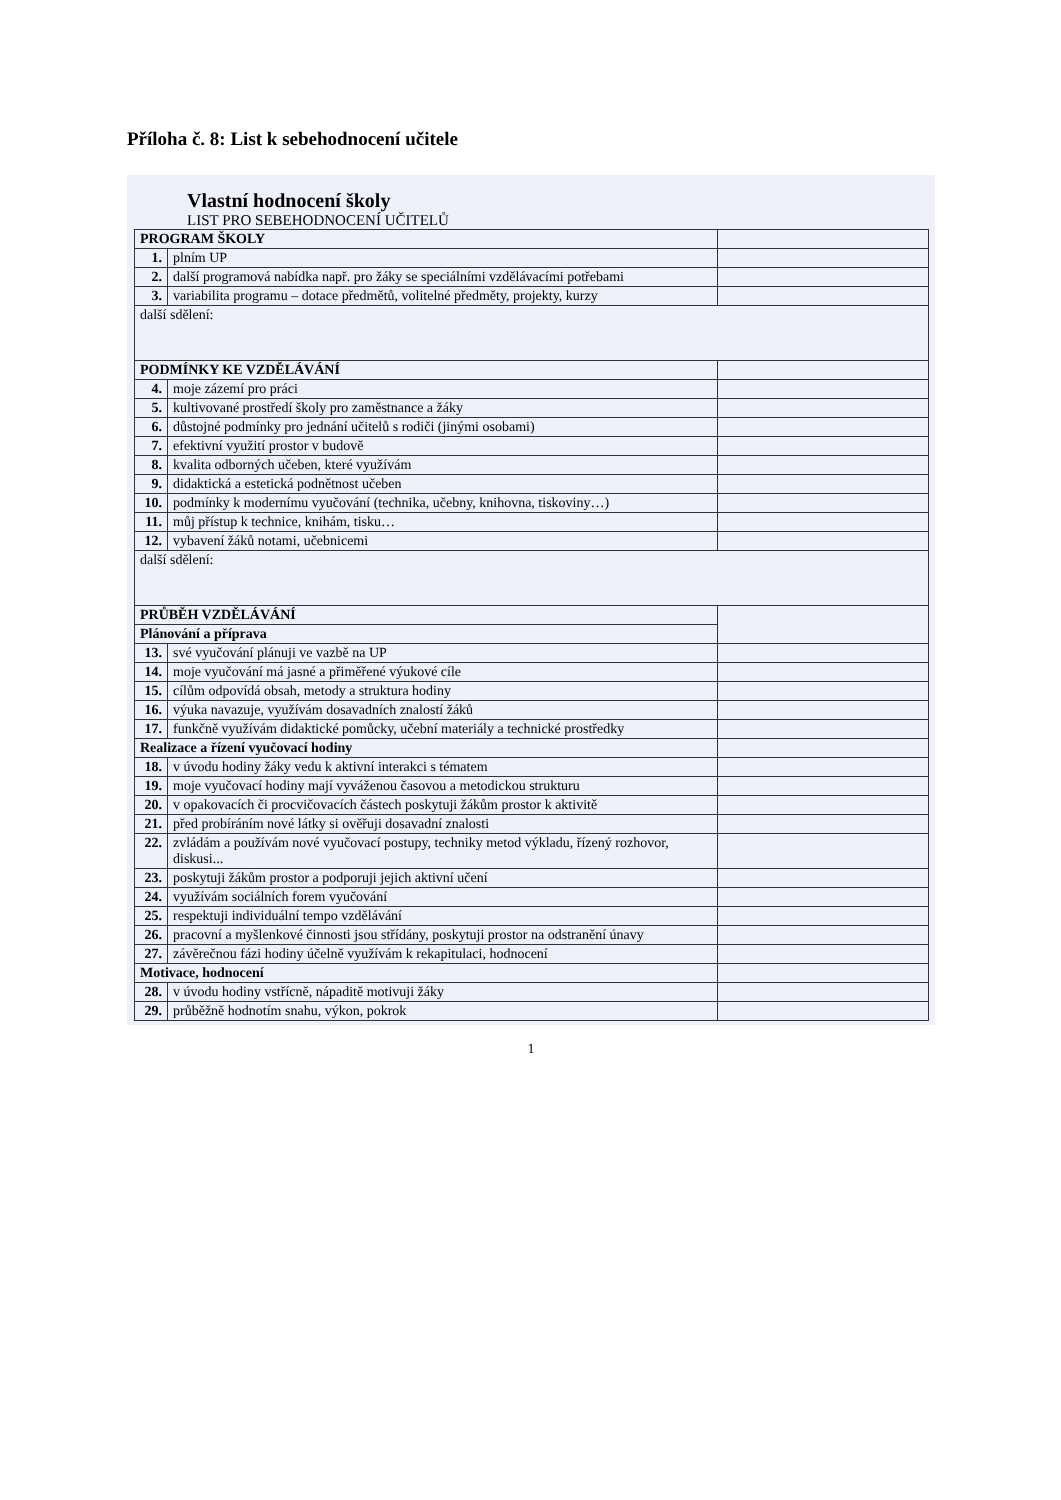Příloha č. 8: List k sebehodnocení učitele
Vlastní hodnocení školy
LIST PRO SEBEHODNOCENÍ UČITELŮ
| PROGRAM ŠKOLY | | |
| 1. | plním UP | |
| 2. | další programová nabídka např. pro žáky se speciálními vzdělávacími potřebami | |
| 3. | variabilita programu – dotace předmětů, volitelné předměty, projekty, kurzy | |
| další sdělení: | | |
| PODMÍNKY KE VZDĚLÁVÁNÍ | | |
| 4. | moje zázemí pro práci | |
| 5. | kultivované prostředí školy pro zaměstnance a žáky | |
| 6. | důstojné podmínky pro jednání učitelů s rodiči (jinými osobami) | |
| 7. | efektivní využití prostor v budově | |
| 8. | kvalita odborných učeben, které využívám | |
| 9. | didaktická a estetická podnětnost učeben | |
| 10. | podmínky k modernímu vyučování (technika, učebny, knihovna, tiskoviny…) | |
| 11. | můj přístup k technice, knihám, tisku… | |
| 12. | vybavení žáků notami, učebnicemi | |
| další sdělení: | | |
| PRŮBĚH VZDĚLÁVÁNÍ | | |
| Plánování a příprava | | |
| 13. | své vyučování plánuji ve vazbě na UP | |
| 14. | moje vyučování má jasné a přiměřené výukové cíle | |
| 15. | cílům odpovídá obsah, metody a struktura hodiny | |
| 16. | výuka navazuje, využívám dosavadních znalostí žáků | |
| 17. | funkčně využívám didaktické pomůcky, učební materiály a technické prostředky | |
| Realizace a řízení vyučovací hodiny | | |
| 18. | v úvodu hodiny žáky vedu k aktivní interakci s tématem | |
| 19. | moje vyučovací hodiny mají vyváženou časovou a metodickou strukturu | |
| 20. | v opakovacích či procvičovacích částech poskytuji žákům prostor k aktivitě | |
| 21. | před probíráním nové látky si ověřuji dosavadní znalosti | |
| 22. | zvládám a používám nové vyučovací postupy, techniky metod výkladu, řízený rozhovor, diskusi... | |
| 23. | poskytuji žákům prostor a podporuji jejich aktivní učení | |
| 24. | využívám sociálních forem vyučování | |
| 25. | respektuji individuální tempo vzdělávání | |
| 26. | pracovní a myšlenkové činnosti jsou střídány, poskytuji prostor na odstranění únavy | |
| 27. | závěrečnou fázi hodiny účelně využívám k rekapitulaci, hodnocení | |
| Motivace, hodnocení | | |
| 28. | v úvodu hodiny vstřícně, nápaditě motivuji žáky | |
| 29. | průběžně hodnotím snahu, výkon, pokrok | |
1